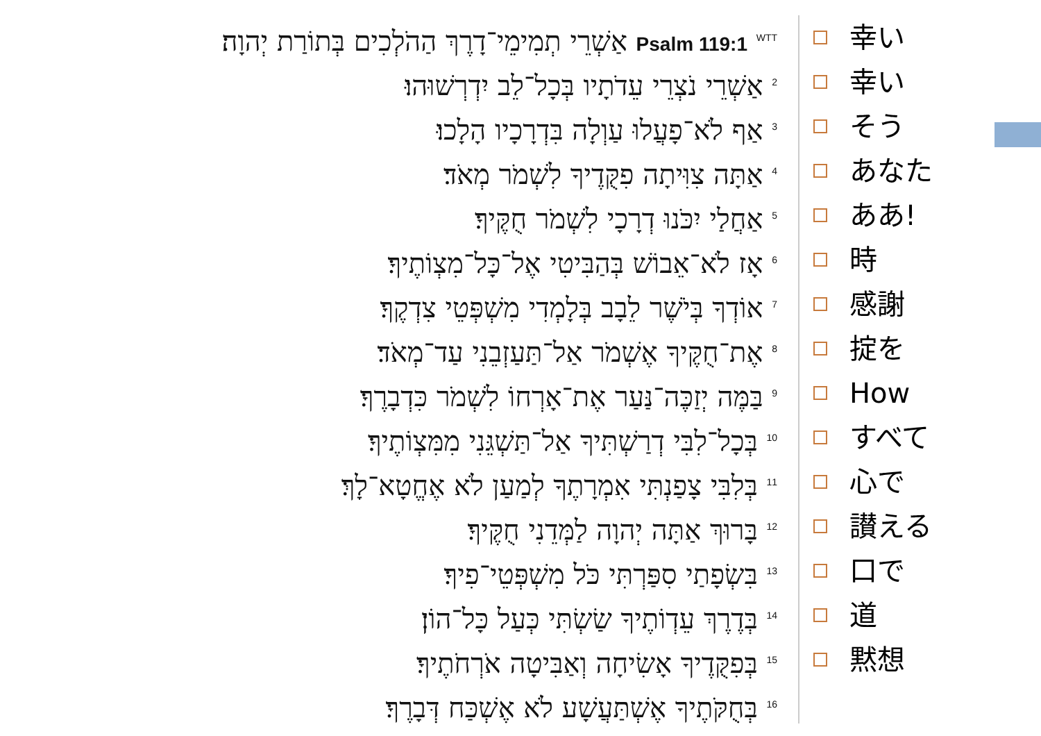Psalm 119:1 <sup>WTT</sup> אַשְׁרֵי תְמִימֵי־דָרֶךְ הַהֹלְכִים בְּתוֹרַת יְהוָה׃
<sup>2</sup> אַשְׁרֵי נֹצְרֵי עֵדֹתָיו בְּכָל־לֵב יִדְרְשׁוּהוּ׃
<sup>3</sup> אַף לֹא־פָעֲלוּ עַוְלָה בִּדְרָכָיו הָלָכוּ׃
<sup>4</sup> אַתָּה צִוִּיתָה פִקֻּדֶיךָ לִשְׁמֹר מְאֹד׃
<sup>5</sup> אַחֲלַי יִכֹּנוּ דְרָכָי לִשְׁמֹר חֻקֶּיךָ׃
<sup>6</sup> אָז לֹא־אֵבוֹשׁ בְּהַבִּיטִי אֶל־כָּל־מִצְוֹתֶיךָ׃
<sup>7</sup> אוֹדְךָ בְּיֹשֶׁר לֵבָב בְּלָמְדִי מִשְׁפְּטֵי צִדְקֶךָ׃
<sup>8</sup> אֶת־חֻקֶּיךָ אֶשְׁמֹר אַל־תַּעַזְבֵנִי עַד־מְאֹד׃
<sup>9</sup> בַּמֶּה יְזַכֶּה־נַּעַר אֶת־אָרְחוֹ לִשְׁמֹר כִּדְבָרֶךָ׃
<sup>10</sup> בְּכָל־לִבִּי דְרַשְׁתִּיךָ אַל־תַּשְׁגֵּנִי מִמִּצְוֹתֶיךָ׃
<sup>11</sup> בְּלִבִּי צָפַנְתִּי אִמְרָתֶךָ לְמַעַן לֹא אֶחֱטָא־לָךְ׃
<sup>12</sup> בָּרוּךְ אַתָּה יְהוָה לַמְּדֵנִי חֻקֶּיךָ׃
<sup>13</sup> בִּשְׂפָתַי סִפַּרְתִּי כֹּל מִשְׁפְּטֵי־פִיךָ׃
<sup>14</sup> בְּדֶרֶךְ עֵדְוֹתֶיךָ שַׂשְׂתִּי כְּעַל כָּל־הוֹן׃
<sup>15</sup> בְּפִקֻּדֶיךָ אָשִׂיחָה וְאַבִּיטָה אֹרְחֹתֶיךָ׃
<sup>16</sup> בְּחֻקֹּתֶיךָ אֶשְׁתַּעֲשָׁע לֹא אֶשְׁכַּח דְּבָרֶךָ׃
幸い
幸い
そう
あなた
ああ!
時
感謝
掟を
How
すべて
心で
讃える
口で
道
黙想